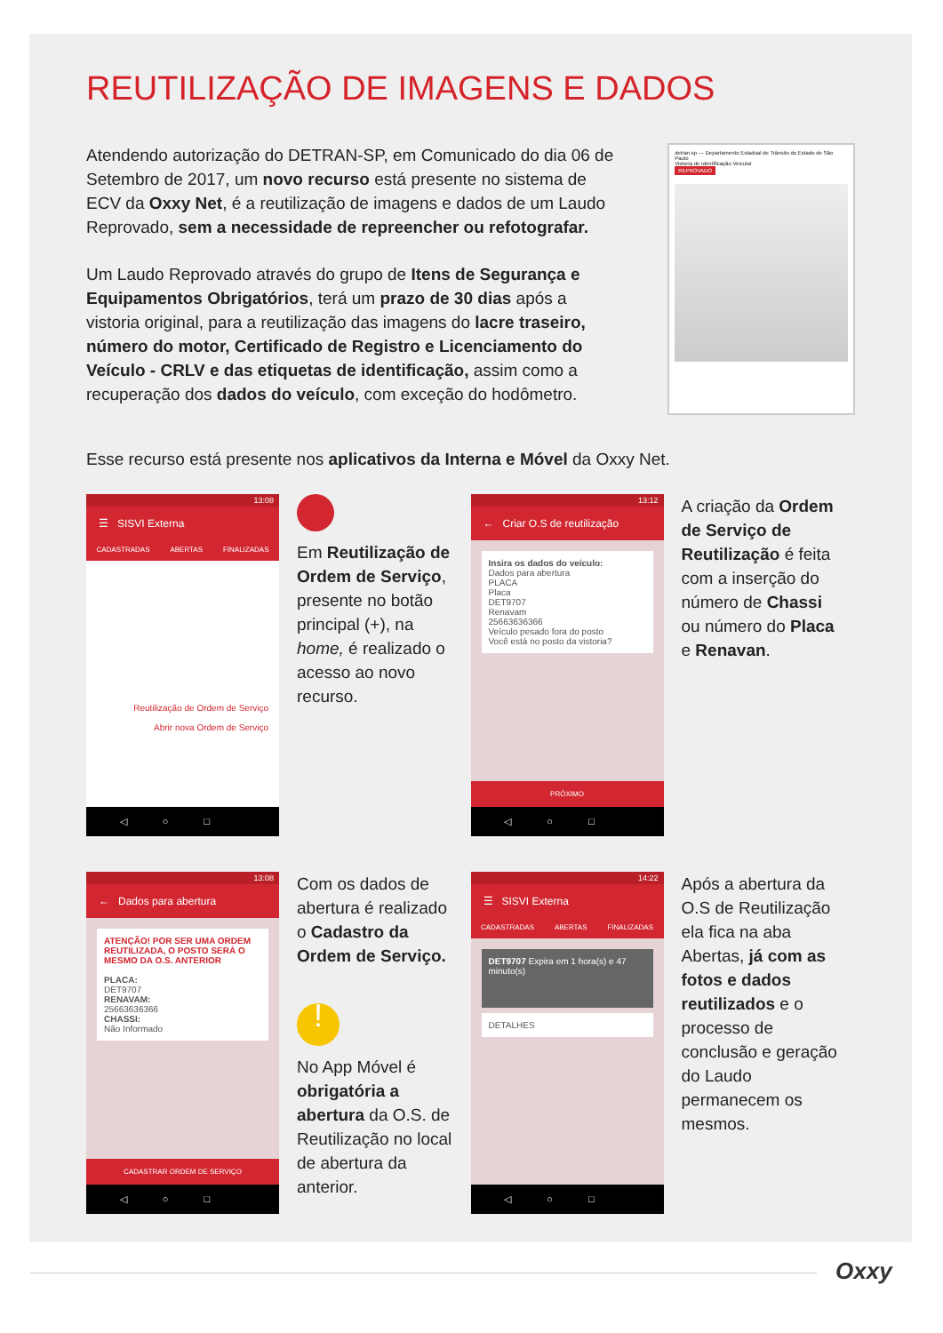REUTILIZAÇÃO DE IMAGENS E DADOS
Atendendo autorização do DETRAN-SP, em Comunicado do dia 06 de Setembro de 2017, um novo recurso está presente no sistema de ECV da Oxxy Net, é a reutilização de imagens e dados de um Laudo Reprovado, sem a necessidade de repreencher ou refotografar.
Um Laudo Reprovado através do grupo de Itens de Segurança e Equipamentos Obrigatórios, terá um prazo de 30 dias após a vistoria original, para a reutilização das imagens do lacre traseiro, número do motor, Certificado de Registro e Licenciamento do Veículo - CRLV e das etiquetas de identificação, assim como a recuperação dos dados do veículo, com exceção do hodômetro.
detran.sp — Departamento Estadual de Trânsito do Estado de São Paulo
Vistoria de Identificação Veicular
REPROVADO
Esse recurso está presente nos aplicativos da Interna e Móvel da Oxxy Net.
13:08
☰ SISVI Externa
CADASTRADAS ABERTAS FINALIZADAS
Reutilização de Ordem de Serviço
Abrir nova Ordem de Serviço
◁○□
Em Reutilização de Ordem de Serviço, presente no botão principal (+), na home, é realizado o acesso ao novo recurso.
13:12
← Criar O.S de reutilização
Insira os dados do veículo:
Dados para abertura
PLACA
Placa
DET9707
Renavam
25663636366
Veículo pesado fora do posto
Você está no posto da vistoria?
PRÓXIMO
◁○□
A criação da Ordem de Serviço de Reutilização é feita com a inserção do número de Chassi ou número do Placa e Renavan.
13:08
← Dados para abertura
ATENÇÃO! POR SER UMA ORDEM REUTILIZADA, O POSTO SERÁ O MESMO DA O.S. ANTERIOR
PLACA:
DET9707
RENAVAM:
25663636366
CHASSI:
Não Informado
CADASTRAR ORDEM DE SERVIÇO
◁○□
Com os dados de abertura é realizado o Cadastro da Ordem de Serviço.
!
No App Móvel é obrigatória a abertura da O.S. de Reutilização no local de abertura da anterior.
14:22
☰ SISVI Externa
CADASTRADAS ABERTAS FINALIZADAS
DET9707 Expira em 1 hora(s) e 47 minuto(s)
DETALHES
◁○□
Após a abertura da O.S de Reutilização ela fica na aba Abertas, já com as fotos e dados reutilizados e o processo de conclusão e geração do Laudo permanecem os mesmos.
Oxxy